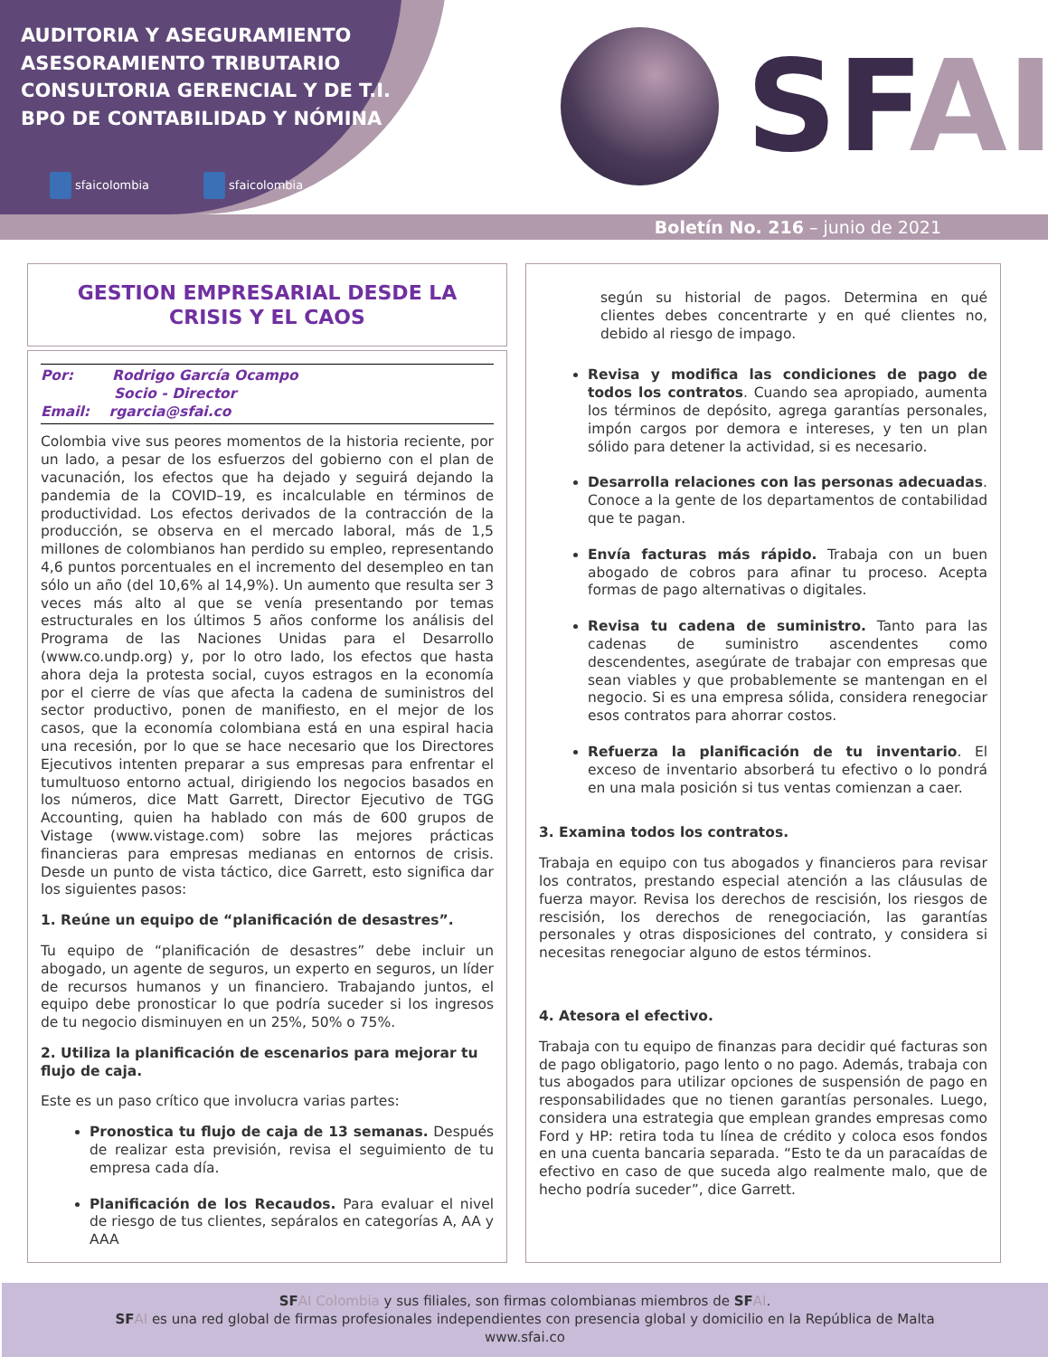AUDITORIA Y ASEGURAMIENTO
ASESORAMIENTO TRIBUTARIO
CONSULTORIA GERENCIAL Y DE T.I.
BPO DE CONTABILIDAD Y NÓMINA
sfaicolombia sfaicolombia
SFAI
Boletín No. 216 – junio de 2021
GESTION EMPRESARIAL DESDE LA CRISIS Y EL CAOS
Por: Rodrigo García Ocampo
Socio - Director
Email: rgarcia@sfai.co
Colombia vive sus peores momentos de la historia reciente, por un lado, a pesar de los esfuerzos del gobierno con el plan de vacunación, los efectos que ha dejado y seguirá dejando la pandemia de la COVID–19, es incalculable en términos de productividad. Los efectos derivados de la contracción de la producción, se observa en el mercado laboral, más de 1,5 millones de colombianos han perdido su empleo, representando 4,6 puntos porcentuales en el incremento del desempleo en tan sólo un año (del 10,6% al 14,9%). Un aumento que resulta ser 3 veces más alto al que se venía presentando por temas estructurales en los últimos 5 años conforme los análisis del Programa de las Naciones Unidas para el Desarrollo (www.co.undp.org) y, por lo otro lado, los efectos que hasta ahora deja la protesta social, cuyos estragos en la economía por el cierre de vías que afecta la cadena de suministros del sector productivo, ponen de manifiesto, en el mejor de los casos, que la economía colombiana está en una espiral hacia una recesión, por lo que se hace necesario que los Directores Ejecutivos intenten preparar a sus empresas para enfrentar el tumultuoso entorno actual, dirigiendo los negocios basados en los números, dice Matt Garrett, Director Ejecutivo de TGG Accounting, quien ha hablado con más de 600 grupos de Vistage (www.vistage.com) sobre las mejores prácticas financieras para empresas medianas en entornos de crisis. Desde un punto de vista táctico, dice Garrett, esto significa dar los siguientes pasos:
1. Reúne un equipo de “planificación de desastres”.
Tu equipo de “planificación de desastres” debe incluir un abogado, un agente de seguros, un experto en seguros, un líder de recursos humanos y un financiero. Trabajando juntos, el equipo debe pronosticar lo que podría suceder si los ingresos de tu negocio disminuyen en un 25%, 50% o 75%.
2. Utiliza la planificación de escenarios para mejorar tu flujo de caja.
Este es un paso crítico que involucra varias partes:
Pronostica tu flujo de caja de 13 semanas. Después de realizar esta previsión, revisa el seguimiento de tu empresa cada día.
Planificación de los Recaudos. Para evaluar el nivel de riesgo de tus clientes, sepáralos en categorías A, AA y AAA
según su historial de pagos. Determina en qué clientes debes concentrarte y en qué clientes no, debido al riesgo de impago.
Revisa y modifica las condiciones de pago de todos los contratos. Cuando sea apropiado, aumenta los términos de depósito, agrega garantías personales, impón cargos por demora e intereses, y ten un plan sólido para detener la actividad, si es necesario.
Desarrolla relaciones con las personas adecuadas. Conoce a la gente de los departamentos de contabilidad que te pagan.
Envía facturas más rápido. Trabaja con un buen abogado de cobros para afinar tu proceso. Acepta formas de pago alternativas o digitales.
Revisa tu cadena de suministro. Tanto para las cadenas de suministro ascendentes como descendentes, asegúrate de trabajar con empresas que sean viables y que probablemente se mantengan en el negocio. Si es una empresa sólida, considera renegociar esos contratos para ahorrar costos.
Refuerza la planificación de tu inventario. El exceso de inventario absorberá tu efectivo o lo pondrá en una mala posición si tus ventas comienzan a caer.
3. Examina todos los contratos.
Trabaja en equipo con tus abogados y financieros para revisar los contratos, prestando especial atención a las cláusulas de fuerza mayor. Revisa los derechos de rescisión, los riesgos de rescisión, los derechos de renegociación, las garantías personales y otras disposiciones del contrato, y considera si necesitas renegociar alguno de estos términos.
4. Atesora el efectivo.
Trabaja con tu equipo de finanzas para decidir qué facturas son de pago obligatorio, pago lento o no pago. Además, trabaja con tus abogados para utilizar opciones de suspensión de pago en responsabilidades que no tienen garantías personales. Luego, considera una estrategia que emplean grandes empresas como Ford y HP: retira toda tu línea de crédito y coloca esos fondos en una cuenta bancaria separada. “Esto te da un paracaídas de efectivo en caso de que suceda algo realmente malo, que de hecho podría suceder”, dice Garrett.
SF AI Colombia y sus filiales, son firmas colombianas miembros de SF AI.
SF AI es una red global de firmas profesionales independientes con presencia global y domicilio en la República de Malta
www.sfai.co